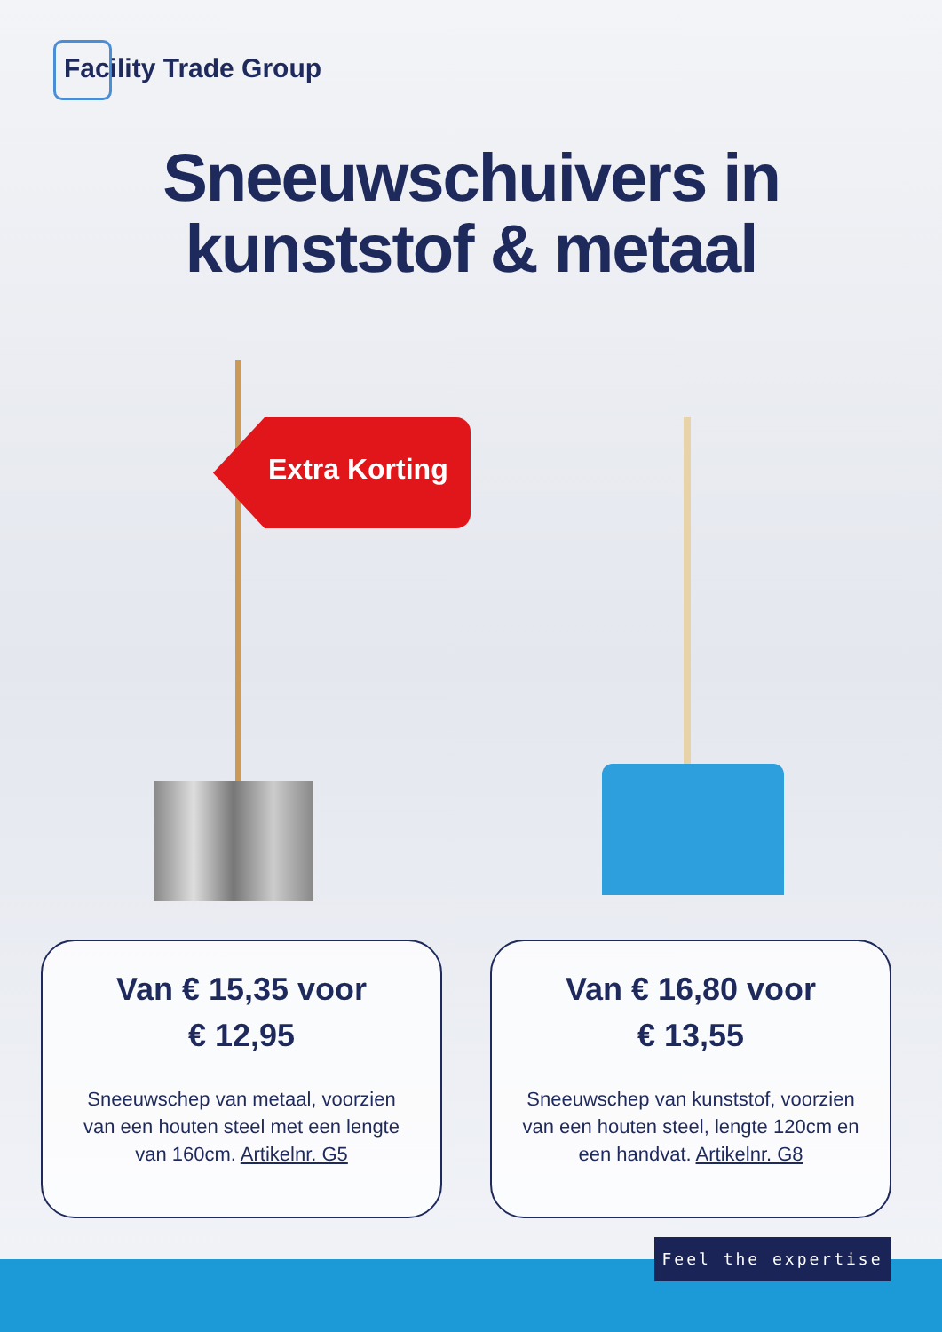Facility Trade Group
Sneeuwschuivers in
kunststof & metaal
Extra Korting
Van € 15,35 voor
€ 12,95
Sneeuwschep van metaal, voorzien van een houten steel met een lengte van 160cm. Artikelnr. G5
Van € 16,80 voor
€ 13,55
Sneeuwschep van kunststof, voorzien van een houten steel, lengte 120cm en een handvat. Artikelnr. G8
Feel the expertise